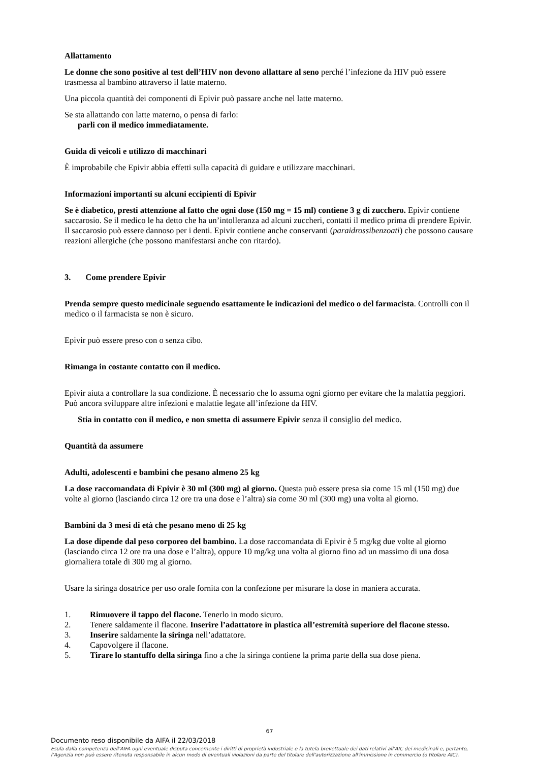Allattamento
Le donne che sono positive al test dell’HIV non devono allattare al seno perché l’infezione da HIV può essere trasmessa al bambino attraverso il latte materno.
Una piccola quantità dei componenti di Epivir può passare anche nel latte materno.
Se sta allattando con latte materno, o pensa di farlo:
parli con il medico immediatamente.
Guida di veicoli e utilizzo di macchinari
È improbabile che Epivir abbia effetti sulla capacità di guidare e utilizzare macchinari.
Informazioni importanti su alcuni eccipienti di Epivir
Se è diabetico, presti attenzione al fatto che ogni dose (150 mg = 15 ml) contiene 3 g di zucchero. Epivir contiene saccarosio. Se il medico le ha detto che ha un’intolleranza ad alcuni zuccheri, contatti il medico prima di prendere Epivir. Il saccarosio può essere dannoso per i denti. Epivir contiene anche conservanti (paraidrossibenzoati) che possono causare reazioni allergiche (che possono manifestarsi anche con ritardo).
3. Come prendere Epivir
Prenda sempre questo medicinale seguendo esattamente le indicazioni del medico o del farmacista. Controlli con il medico o il farmacista se non è sicuro.
Epivir può essere preso con o senza cibo.
Rimanga in costante contatto con il medico.
Epivir aiuta a controllare la sua condizione. È necessario che lo assuma ogni giorno per evitare che la malattia peggiori. Può ancora sviluppare altre infezioni e malattie legate all’infezione da HIV.
Stia in contatto con il medico, e non smetta di assumere Epivir senza il consiglio del medico.
Quantità da assumere
Adulti, adolescenti e bambini che pesano almeno 25 kg
La dose raccomandata di Epivir è 30 ml (300 mg) al giorno. Questa può essere presa sia come 15 ml (150 mg) due volte al giorno (lasciando circa 12 ore tra una dose e l’altra) sia come 30 ml (300 mg) una volta al giorno.
Bambini da 3 mesi di età che pesano meno di 25 kg
La dose dipende dal peso corporeo del bambino. La dose raccomandata di Epivir è 5 mg/kg due volte al giorno (lasciando circa 12 ore tra una dose e l’altra), oppure 10 mg/kg una volta al giorno fino ad un massimo di una dosa giornaliera totale di 300 mg al giorno.
Usare la siringa dosatrice per uso orale fornita con la confezione per misurare la dose in maniera accurata.
1. Rimuovere il tappo del flacone. Tenerlo in modo sicuro.
2. Tenere saldamente il flacone. Inserire l’adattatore in plastica all’estremità superiore del flacone stesso.
3. Inserire saldamente la siringa nell’adattatore.
4. Capovolgere il flacone.
5. Tirare lo stantuffo della siringa fino a che la siringa contiene la prima parte della sua dose piena.
67
Documento reso disponibile da AIFA il 22/03/2018
Esula dalla competenza dell’AIFA ogni eventuale disputa concernente i diritti di proprietà industriale e la tutela brevettuale dei dati relativi all’AIC dei medicinali e, pertanto, l’Agenzia non può essere ritenuta responsabile in alcun modo di eventuali violazioni da parte del titolare dell'autorizzazione all'immissione in commercio (o titolare AIC).